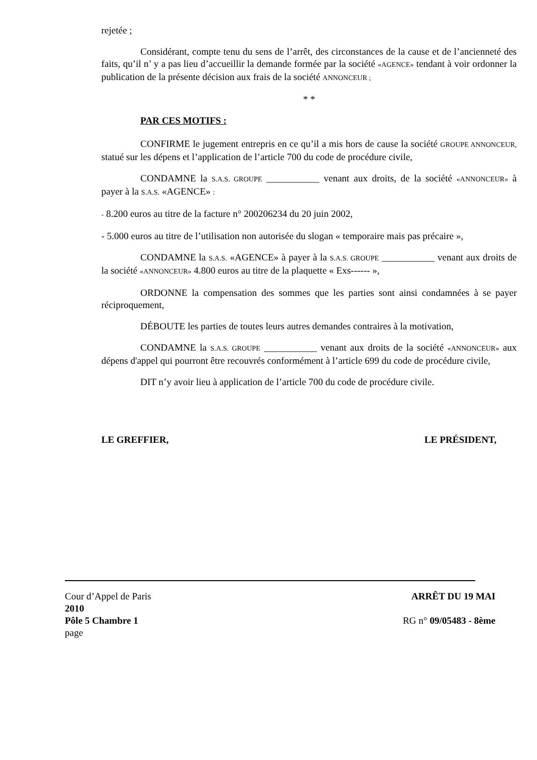rejetée ;
Considérant, compte tenu du sens de l’arrêt, des circonstances de la cause et de l’ancienneté des faits, qu’il n’ y a pas lieu d’accueillir la demande formée par la société «AGENCE» tendant à voir ordonner la publication de la présente décision aux frais de la société ANNONCEUR ;
* *
PAR CES MOTIFS :
CONFIRME le jugement entrepris en ce qu’il a mis hors de cause la société GROUPE ANNONCEUR, statué sur les dépens et l’application de l’article 700 du code de procédure civile,
CONDAMNE la S.A.S. GROUPE ___________ venant aux droits, de la société «ANNONCEUR» à payer à la S.A.S. «AGENCE» :
- 8.200 euros au titre de la facture n° 200206234 du 20 juin 2002,
- 5.000 euros au titre de l’utilisation non autorisée du slogan « temporaire mais pas précaire »,
CONDAMNE la S.A.S. «AGENCE» à payer à la S.A.S. GROUPE ___________ venant aux droits de la société «ANNONCEUR» 4.800 euros au titre de la plaquette « Exs------ »,
ORDONNE la compensation des sommes que les parties sont ainsi condamnées à se payer réciproquement,
DÉBOUTE les parties de toutes leurs autres demandes contraires à la motivation,
CONDAMNE la S.A.S. GROUPE ___________ venant aux droits de la société «ANNONCEUR» aux dépens d'appel qui pourront être recouvrés conformément à l’article 699 du code de procédure civile,
DIT n’y avoir lieu à application de l’article 700 du code de procédure civile.
LE GREFFIER, LE PRÉSIDENT,
Cour d’Appel de Paris ARRÊT DU 19 MAI
2010
Pôle 5 Chambre 1 RG n° 09/05483 - 8ème
page